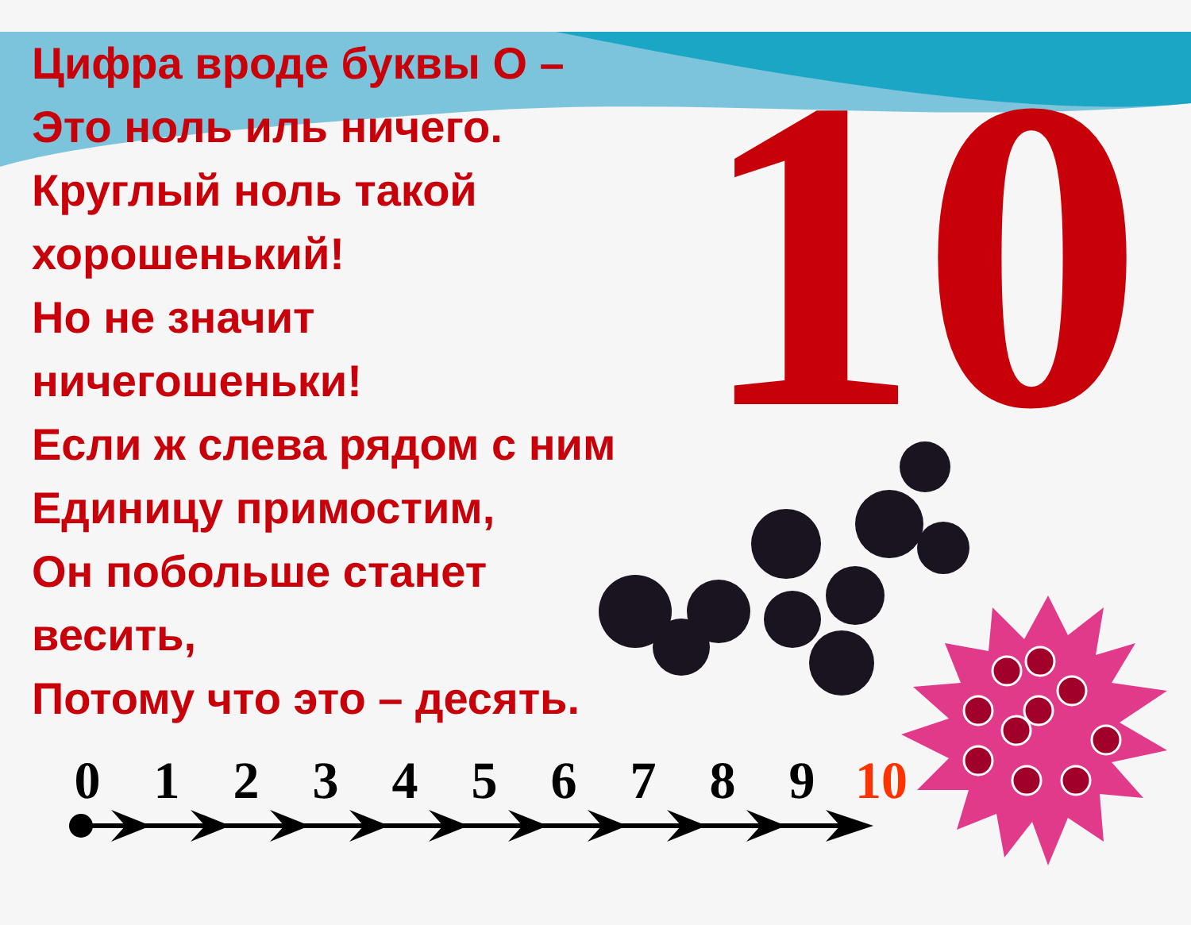10
Цифра вроде буквы О –
Это ноль иль ничего.
Круглый ноль такой хорошенький!
Но не значит ничегошеньки!
Если ж слева рядом с ним
Единицу примостим,
Он побольше станет весить,
Потому что это – десять.
0 1 2 3 4 5 6 7 8 9 10